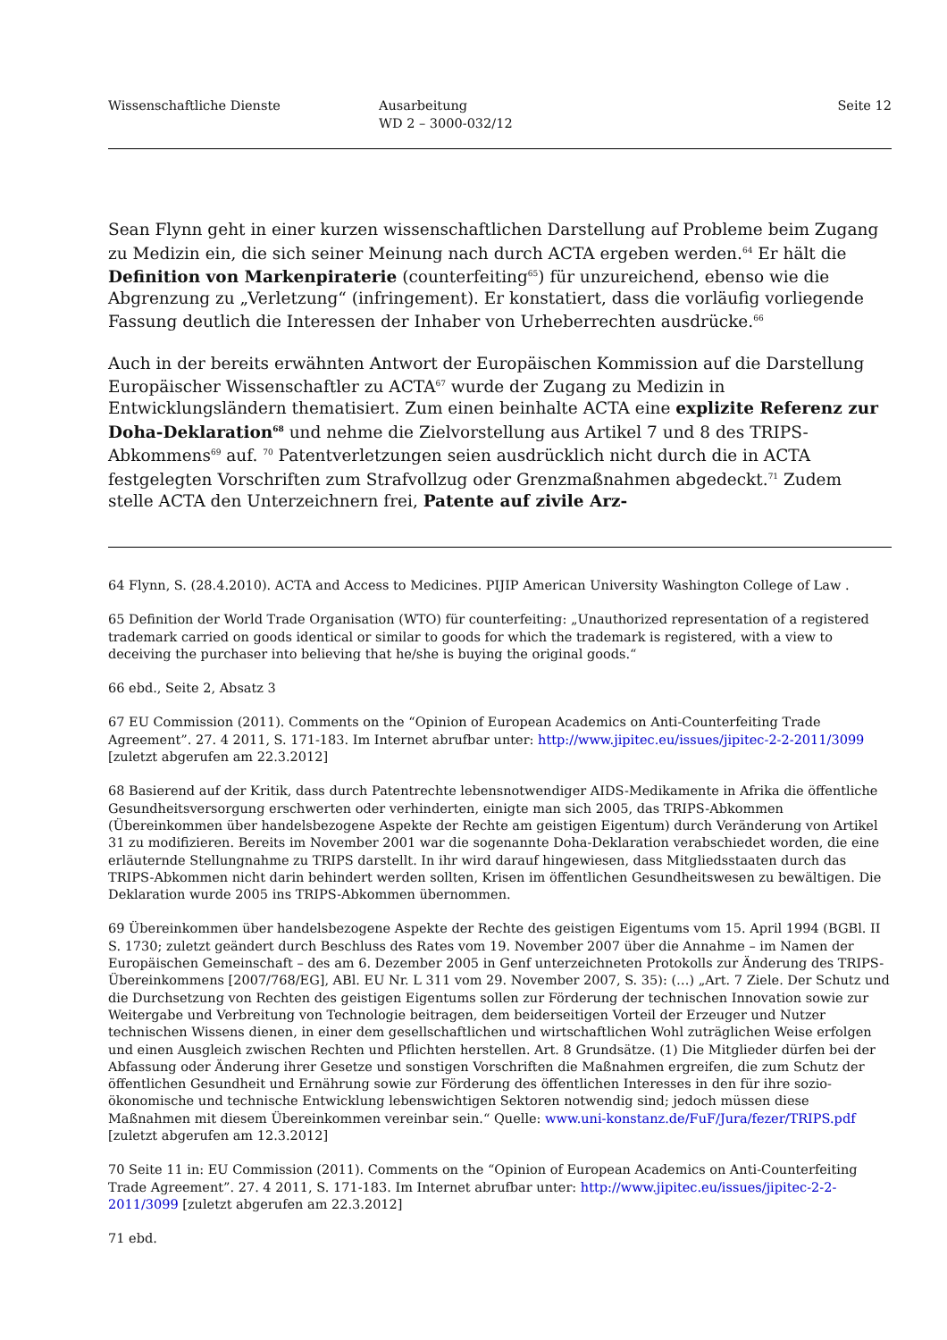Wissenschaftliche Dienste Ausarbeitung
WD 2 – 3000-032/12
Seite 12
Sean Flynn geht in einer kurzen wissenschaftlichen Darstellung auf Probleme beim Zugang zu Medizin ein, die sich seiner Meinung nach durch ACTA ergeben werden.<sup>64</sup> Er hält die Definition von Markenpiraterie (counterfeiting<sup>65</sup>) für unzureichend, ebenso wie die Abgrenzung zu „Verletzung“ (infringement). Er konstatiert, dass die vorläufig vorliegende Fassung deutlich die Interessen der Inhaber von Urheberrechten ausdrücke.<sup>66</sup>
Auch in der bereits erwähnten Antwort der Europäischen Kommission auf die Darstellung Europäischer Wissenschaftler zu ACTA<sup>67</sup> wurde der Zugang zu Medizin in Entwicklungsländern thematisiert. Zum einen beinhalte ACTA eine explizite Referenz zur Doha-Deklaration<sup>68</sup> und nehme die Zielvorstellung aus Artikel 7 und 8 des TRIPS-Abkommens<sup>69</sup> auf. <sup>70</sup> Patentverletzungen seien ausdrücklich nicht durch die in ACTA festgelegten Vorschriften zum Strafvollzug oder Grenzmaßnahmen abgedeckt.<sup>71</sup> Zudem stelle ACTA den Unterzeichnern frei, Patente auf zivile Arz-
64 Flynn, S. (28.4.2010). ACTA and Access to Medicines. PIJIP American University Washington College of Law .
65 Definition der World Trade Organisation (WTO) für counterfeiting: „Unauthorized representation of a registered trademark carried on goods identical or similar to goods for which the trademark is registered, with a view to deceiving the purchaser into believing that he/she is buying the original goods.“
66 ebd., Seite 2, Absatz 3
67 EU Commission (2011). Comments on the “Opinion of European Academics on Anti-Counterfeiting Trade Agreement”. 27. 4 2011, S. 171-183. Im Internet abrufbar unter: http://www.jipitec.eu/issues/jipitec-2-2-2011/3099 [zuletzt abgerufen am 22.3.2012]
68 Basierend auf der Kritik, dass durch Patentrechte lebensnotwendiger AIDS-Medikamente in Afrika die öffentliche Gesundheitsversorgung erschwerten oder verhinderten, einigte man sich 2005, das TRIPS-Abkommen (Übereinkommen über handelsbezogene Aspekte der Rechte am geistigen Eigentum) durch Veränderung von Artikel 31 zu modifizieren. Bereits im November 2001 war die sogenannte Doha-Deklaration verabschiedet worden, die eine erläuternde Stellungnahme zu TRIPS darstellt. In ihr wird darauf hingewiesen, dass Mitgliedsstaaten durch das TRIPS-Abkommen nicht darin behindert werden sollten, Krisen im öffentlichen Gesundheitswesen zu bewältigen. Die Deklaration wurde 2005 ins TRIPS-Abkommen übernommen.
69 Übereinkommen über handelsbezogene Aspekte der Rechte des geistigen Eigentums vom 15. April 1994 (BGBl. II S. 1730; zuletzt geändert durch Beschluss des Rates vom 19. November 2007 über die Annahme – im Namen der Europäischen Gemeinschaft – des am 6. Dezember 2005 in Genf unterzeichneten Protokolls zur Änderung des TRIPS-Übereinkommens [2007/768/EG], ABl. EU Nr. L 311 vom 29. November 2007, S. 35): (…) „Art. 7 Ziele. Der Schutz und die Durchsetzung von Rechten des geistigen Eigentums sollen zur Förderung der technischen Innovation sowie zur Weitergabe und Verbreitung von Technologie beitragen, dem beiderseitigen Vorteil der Erzeuger und Nutzer technischen Wissens dienen, in einer dem gesellschaftlichen und wirtschaftlichen Wohl zuträglichen Weise erfolgen und einen Ausgleich zwischen Rechten und Pflichten herstellen. Art. 8 Grundsätze. (1) Die Mitglieder dürfen bei der Abfassung oder Änderung ihrer Gesetze und sonstigen Vorschriften die Maßnahmen ergreifen, die zum Schutz der öffentlichen Gesundheit und Ernährung sowie zur Förderung des öffentlichen Interesses in den für ihre sozio-ökonomische und technische Entwicklung lebenswichtigen Sektoren notwendig sind; jedoch müssen diese Maßnahmen mit diesem Übereinkommen vereinbar sein.“ Quelle: www.uni-konstanz.de/FuF/Jura/fezer/TRIPS.pdf [zuletzt abgerufen am 12.3.2012]
70 Seite 11 in: EU Commission (2011). Comments on the “Opinion of European Academics on Anti-Counterfeiting Trade Agreement”. 27. 4 2011, S. 171-183. Im Internet abrufbar unter: http://www.jipitec.eu/issues/jipitec-2-2-2011/3099 [zuletzt abgerufen am 22.3.2012]
71 ebd.